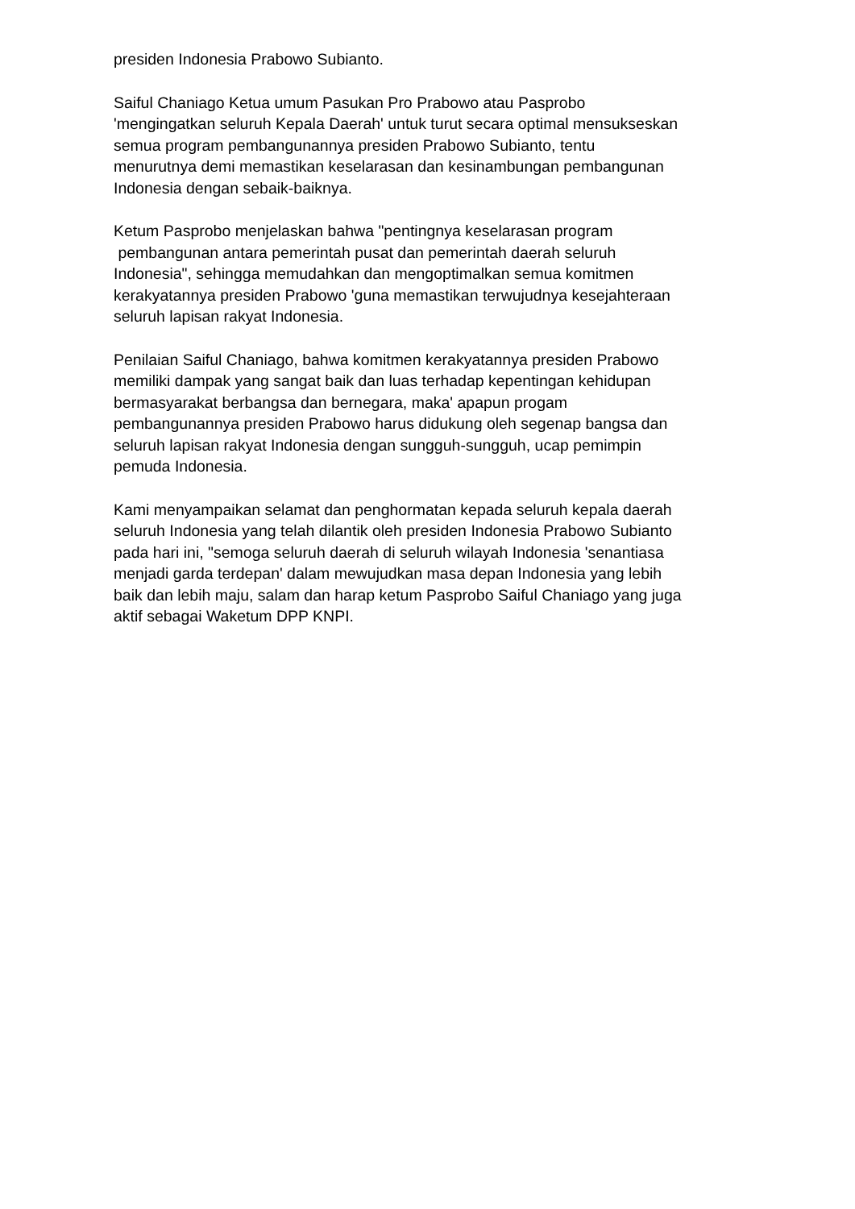presiden Indonesia Prabowo Subianto.
Saiful Chaniago Ketua umum Pasukan Pro Prabowo atau Pasprobo
'mengingatkan seluruh Kepala Daerah' untuk turut secara optimal mensukseskan
semua program pembangunannya presiden Prabowo Subianto, tentu
menurutnya demi memastikan keselarasan dan kesinambungan pembangunan
Indonesia dengan sebaik-baiknya.
Ketum Pasprobo menjelaskan bahwa "pentingnya keselarasan program
pembangunan antara pemerintah pusat dan pemerintah daerah seluruh
Indonesia", sehingga memudahkan dan mengoptimalkan semua komitmen
kerakyatannya presiden Prabowo 'guna memastikan terwujudnya kesejahteraan
seluruh lapisan rakyat Indonesia.
Penilaian Saiful Chaniago, bahwa komitmen kerakyatannya presiden Prabowo
memiliki dampak yang sangat baik dan luas terhadap kepentingan kehidupan
bermasyarakat berbangsa dan bernegara, maka' apapun progam
pembangunannya presiden Prabowo harus didukung oleh segenap bangsa dan
seluruh lapisan rakyat Indonesia dengan sungguh-sungguh, ucap pemimpin
pemuda Indonesia.
Kami menyampaikan selamat dan penghormatan kepada seluruh kepala daerah
seluruh Indonesia yang telah dilantik oleh presiden Indonesia Prabowo Subianto
pada hari ini, "semoga seluruh daerah di seluruh wilayah Indonesia 'senantiasa
menjadi garda terdepan' dalam mewujudkan masa depan Indonesia yang lebih
baik dan lebih maju, salam dan harap ketum Pasprobo Saiful Chaniago yang juga
aktif sebagai Waketum DPP KNPI.